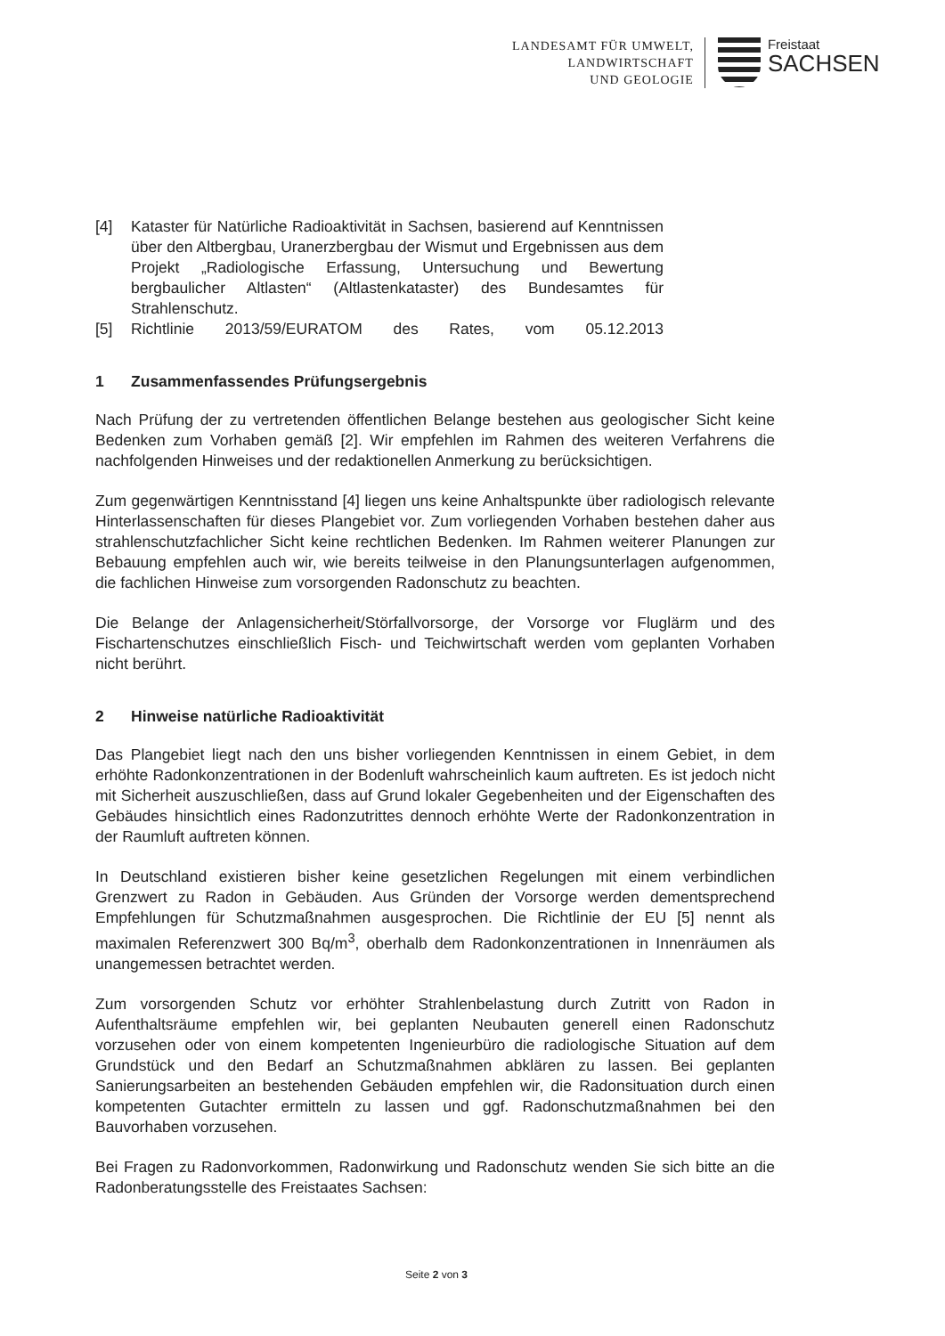LANDESAMT FÜR UMWELT,
LANDWIRTSCHAFT
UND GEOLOGIE
Freistaat
SACHSEN
[4] Kataster für Natürliche Radioaktivität in Sachsen, basierend auf Kenntnissen über den Altbergbau, Uranerzbergbau der Wismut und Ergebnissen aus dem Projekt „Radiologische Erfassung, Untersuchung und Bewertung bergbaulicher Altlasten“ (Altlastenkataster) des Bundesamtes für Strahlenschutz.
[5] Richtlinie 2013/59/EURATOM des Rates, vom 05.12.2013
1 Zusammenfassendes Prüfungsergebnis
Nach Prüfung der zu vertretenden öffentlichen Belange bestehen aus geologischer Sicht keine Bedenken zum Vorhaben gemäß [2]. Wir empfehlen im Rahmen des weiteren Verfahrens die nachfolgenden Hinweises und der redaktionellen Anmerkung zu berücksichtigen.
Zum gegenwärtigen Kenntnisstand [4] liegen uns keine Anhaltspunkte über radiologisch relevante Hinterlassenschaften für dieses Plangebiet vor. Zum vorliegenden Vorhaben bestehen daher aus strahlenschutzfachlicher Sicht keine rechtlichen Bedenken. Im Rahmen weiterer Planungen zur Bebauung empfehlen auch wir, wie bereits teilweise in den Planungsunterlagen aufgenommen, die fachlichen Hinweise zum vorsorgenden Radonschutz zu beachten.
Die Belange der Anlagensicherheit/Störfallvorsorge, der Vorsorge vor Fluglärm und des Fischartenschutzes einschließlich Fisch- und Teichwirtschaft werden vom geplanten Vorhaben nicht berührt.
2 Hinweise natürliche Radioaktivität
Das Plangebiet liegt nach den uns bisher vorliegenden Kenntnissen in einem Gebiet, in dem erhöhte Radonkonzentrationen in der Bodenluft wahrscheinlich kaum auftreten. Es ist jedoch nicht mit Sicherheit auszuschließen, dass auf Grund lokaler Gegebenheiten und der Eigenschaften des Gebäudes hinsichtlich eines Radonzutrittes dennoch erhöhte Werte der Radonkonzentration in der Raumluft auftreten können.
In Deutschland existieren bisher keine gesetzlichen Regelungen mit einem verbindlichen Grenzwert zu Radon in Gebäuden. Aus Gründen der Vorsorge werden dementsprechend Empfehlungen für Schutzmaßnahmen ausgesprochen. Die Richtlinie der EU [5] nennt als maximalen Referenzwert 300 Bq/m<sup>3</sup>, oberhalb dem Radonkonzentrationen in Innenräumen als unangemessen betrachtet werden.
Zum vorsorgenden Schutz vor erhöhter Strahlenbelastung durch Zutritt von Radon in Aufenthaltsräume empfehlen wir, bei geplanten Neubauten generell einen Radonschutz vorzusehen oder von einem kompetenten Ingenieurbüro die radiologische Situation auf dem Grundstück und den Bedarf an Schutzmaßnahmen abklären zu lassen. Bei geplanten Sanierungsarbeiten an bestehenden Gebäuden empfehlen wir, die Radonsituation durch einen kompetenten Gutachter ermitteln zu lassen und ggf. Radonschutzmaßnahmen bei den Bauvorhaben vorzusehen.
Bei Fragen zu Radonvorkommen, Radonwirkung und Radonschutz wenden Sie sich bitte an die Radonberatungsstelle des Freistaates Sachsen:
Seite 2 von 3